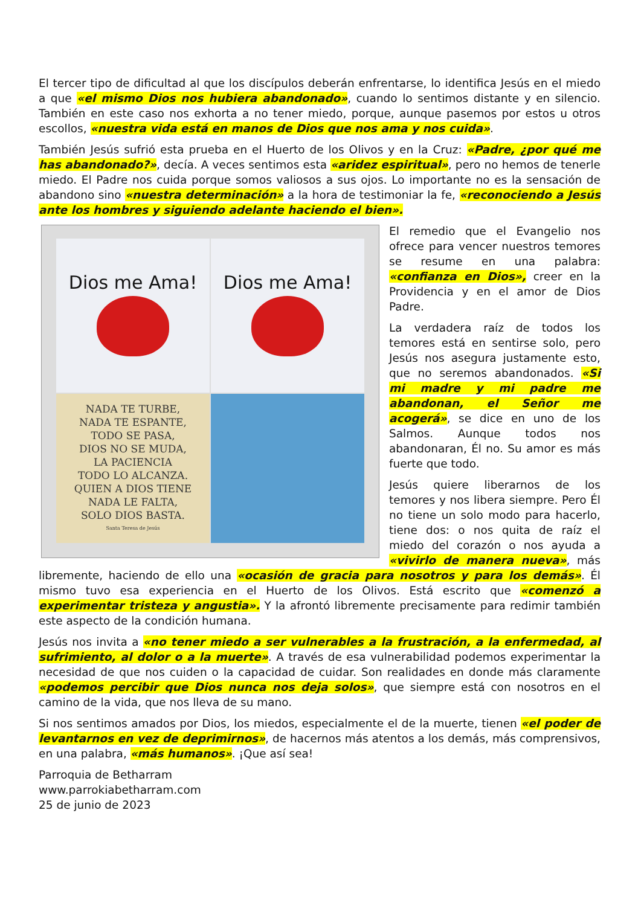El tercer tipo de dificultad al que los discípulos deberán enfrentarse, lo identifica Jesús en el miedo a que «el mismo Dios nos hubiera abandonado», cuando lo sentimos distante y en silencio. También en este caso nos exhorta a no tener miedo, porque, aunque pasemos por estos u otros escollos, «nuestra vida está en manos de Dios que nos ama y nos cuida».
También Jesús sufrió esta prueba en el Huerto de los Olivos y en la Cruz: «Padre, ¿por qué me has abandonado?», decía. A veces sentimos esta «aridez espiritual», pero no hemos de tenerle miedo. El Padre nos cuida porque somos valiosos a sus ojos. Lo importante no es la sensación de abandono sino «nuestra determinación» a la hora de testimoniar la fe, «reconociendo a Jesús ante los hombres y siguiendo adelante haciendo el bien».
Dios me Ama!
Dios me Ama!
NADA TE TURBE,
NADA TE ESPANTE,
TODO SE PASA,
DIOS NO SE MUDA,
LA PACIENCIA
TODO LO ALCANZA.
QUIEN A DIOS TIENE
NADA LE FALTA,
SOLO DIOS BASTA.
Santa Teresa de Jesús
El remedio que el Evangelio nos ofrece para vencer nuestros temores se resume en una palabra: «confianza en Dios», creer en la Providencia y en el amor de Dios Padre.
La verdadera raíz de todos los temores está en sentirse solo, pero Jesús nos asegura justamente esto, que no seremos abandonados. «Si mi madre y mi padre me abandonan, el Señor me acogerá», se dice en uno de los Salmos. Aunque todos nos abandonaran, Él no. Su amor es más fuerte que todo.
Jesús quiere liberarnos de los temores y nos libera siempre. Pero Él no tiene un solo modo para hacerlo, tiene dos: o nos quita de raíz el miedo del corazón o nos ayuda a «vivirlo de manera nueva», más libremente, haciendo de ello una «ocasión de gracia para nosotros y para los demás». Él mismo tuvo esa experiencia en el Huerto de los Olivos. Está escrito que «comenzó a experimentar tristeza y angustia». Y la afrontó libremente precisamente para redimir también este aspecto de la condición humana.
Jesús nos invita a «no tener miedo a ser vulnerables a la frustración, a la enfermedad, al sufrimiento, al dolor o a la muerte». A través de esa vulnerabilidad podemos experimentar la necesidad de que nos cuiden o la capacidad de cuidar. Son realidades en donde más claramente «podemos percibir que Dios nunca nos deja solos», que siempre está con nosotros en el camino de la vida, que nos lleva de su mano.
Si nos sentimos amados por Dios, los miedos, especialmente el de la muerte, tienen «el poder de levantarnos en vez de deprimirnos», de hacernos más atentos a los demás, más comprensivos, en una palabra, «más humanos». ¡Que así sea!
Parroquia de Betharram
www.parrokiabetharram.com
25 de junio de 2023